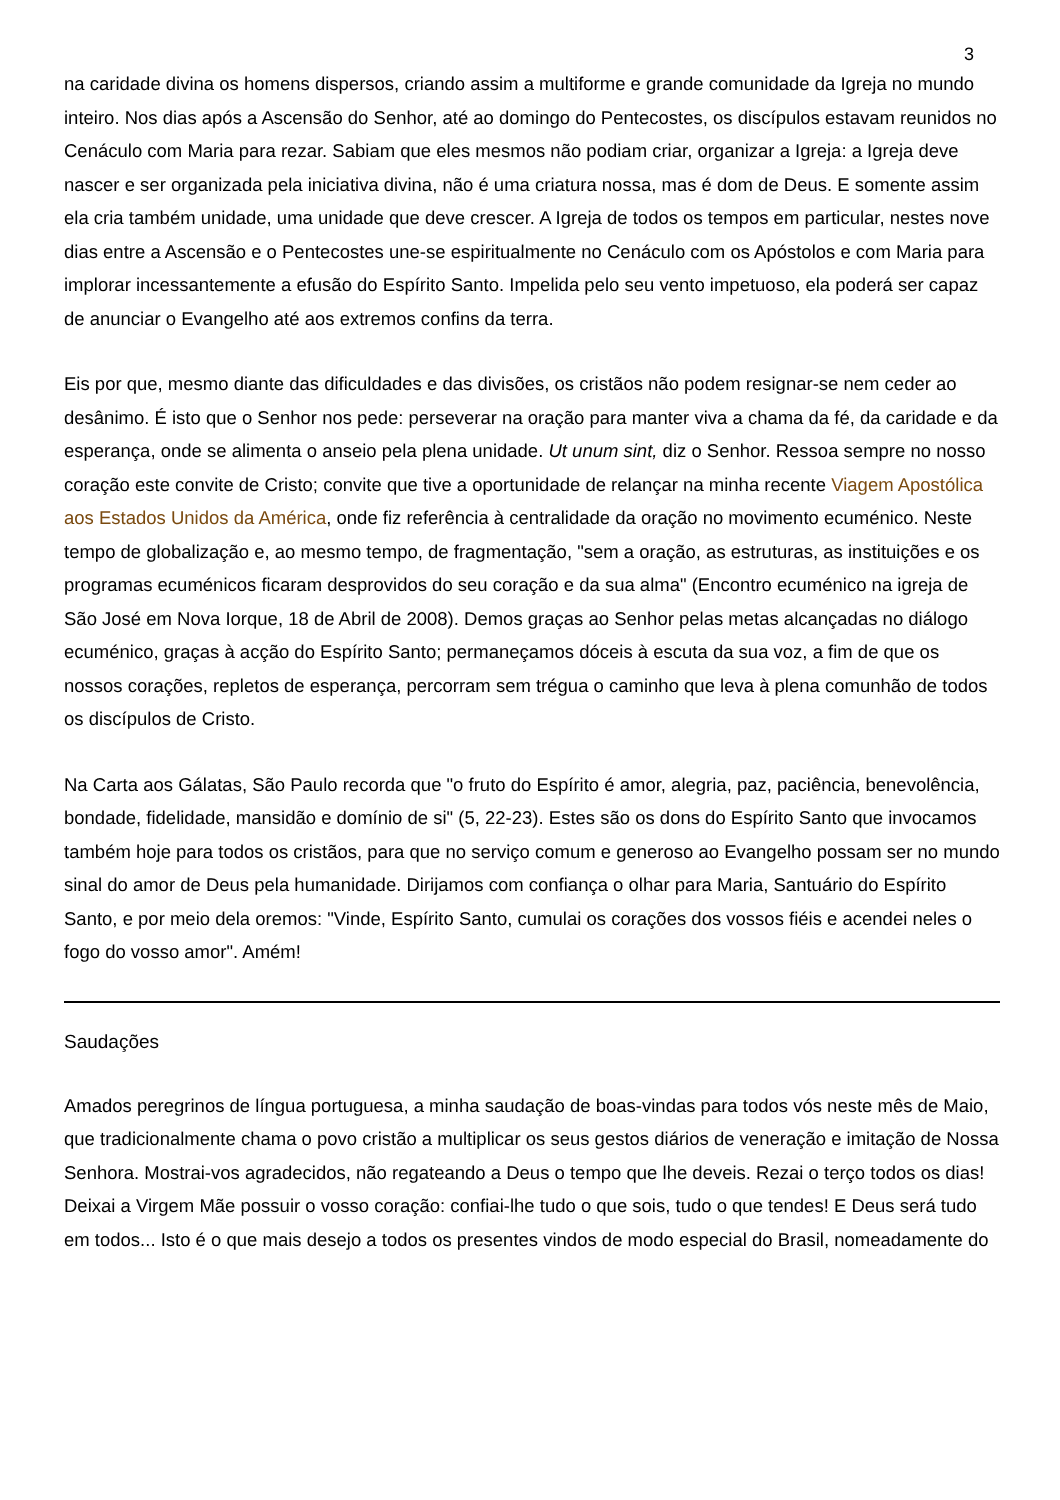3
na caridade divina os homens dispersos, criando assim a multiforme e grande comunidade da Igreja no mundo inteiro. Nos dias após a Ascensão do Senhor, até ao domingo do Pentecostes, os discípulos estavam reunidos no Cenáculo com Maria para rezar. Sabiam que eles mesmos não podiam criar, organizar a Igreja: a Igreja deve nascer e ser organizada pela iniciativa divina, não é uma criatura nossa, mas é dom de Deus. E somente assim ela cria também unidade, uma unidade que deve crescer. A Igreja de todos os tempos em particular, nestes nove dias entre a Ascensão e o Pentecostes une-se espiritualmente no Cenáculo com os Apóstolos e com Maria para implorar incessantemente a efusão do Espírito Santo. Impelida pelo seu vento impetuoso, ela poderá ser capaz de anunciar o Evangelho até aos extremos confins da terra.
Eis por que, mesmo diante das dificuldades e das divisões, os cristãos não podem resignar-se nem ceder ao desânimo. É isto que o Senhor nos pede: perseverar na oração para manter viva a chama da fé, da caridade e da esperança, onde se alimenta o anseio pela plena unidade. Ut unum sint, diz o Senhor. Ressoa sempre no nosso coração este convite de Cristo; convite que tive a oportunidade de relançar na minha recente Viagem Apostólica aos Estados Unidos da América, onde fiz referência à centralidade da oração no movimento ecuménico. Neste tempo de globalização e, ao mesmo tempo, de fragmentação, "sem a oração, as estruturas, as instituições e os programas ecuménicos ficaram desprovidos do seu coração e da sua alma" (Encontro ecuménico na igreja de São José em Nova Iorque, 18 de Abril de 2008). Demos graças ao Senhor pelas metas alcançadas no diálogo ecuménico, graças à acção do Espírito Santo; permaneçamos dóceis à escuta da sua voz, a fim de que os nossos corações, repletos de esperança, percorram sem trégua o caminho que leva à plena comunhão de todos os discípulos de Cristo.
Na Carta aos Gálatas, São Paulo recorda que "o fruto do Espírito é amor, alegria, paz, paciência, benevolência, bondade, fidelidade, mansidão e domínio de si" (5, 22-23). Estes são os dons do Espírito Santo que invocamos também hoje para todos os cristãos, para que no serviço comum e generoso ao Evangelho possam ser no mundo sinal do amor de Deus pela humanidade. Dirijamos com confiança o olhar para Maria, Santuário do Espírito Santo, e por meio dela oremos: "Vinde, Espírito Santo, cumulai os corações dos vossos fiéis e acendei neles o fogo do vosso amor". Amém!
Saudações
Amados peregrinos de língua portuguesa, a minha saudação de boas-vindas para todos vós neste mês de Maio, que tradicionalmente chama o povo cristão a multiplicar os seus gestos diários de veneração e imitação de Nossa Senhora. Mostrai-vos agradecidos, não regateando a Deus o tempo que lhe deveis. Rezai o terço todos os dias! Deixai a Virgem Mãe possuir o vosso coração: confiai-lhe tudo o que sois, tudo o que tendes! E Deus será tudo em todos... Isto é o que mais desejo a todos os presentes vindos de modo especial do Brasil, nomeadamente do